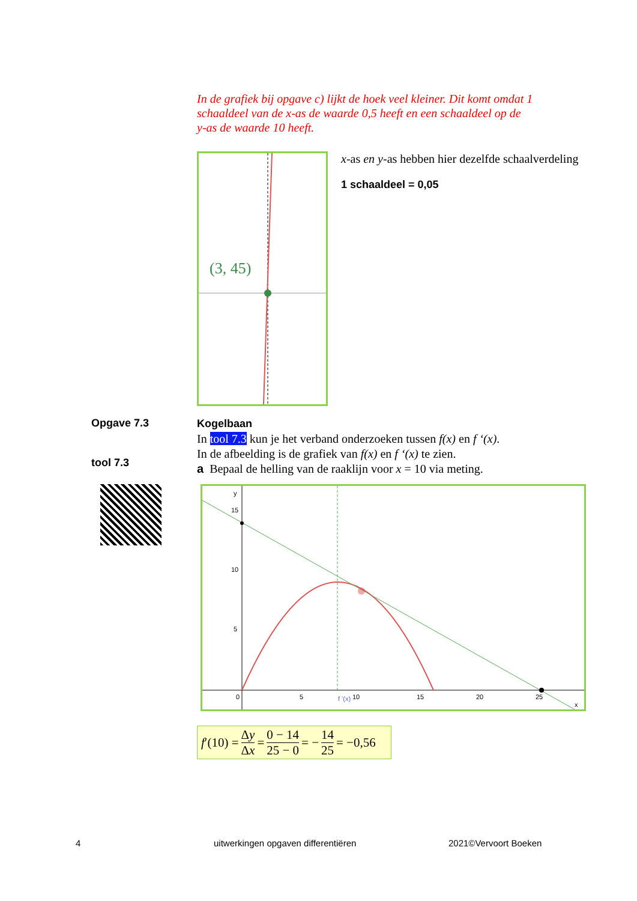In de grafiek bij opgave c) lijkt de hoek veel kleiner. Dit komt omdat 1 schaaldeel van de x-as de waarde 0,5 heeft en een schaaldeel op de y-as de waarde 10 heeft.
(3, 45)
x-as en y-as hebben hier dezelfde schaalverdeling
1 schaaldeel = 0,05
Opgave 7.3
tool 7.3
Kogelbaan
In tool 7.3 kun je het verband onderzoeken tussen f(x) en f ‘(x).
In de afbeelding is de grafiek van f(x) en f ‘(x) te zien.
a Bepaal de helling van de raaklijn voor x = 10 via meting.
y
15
10
5
0
5
10
15
20
25
x
f '(x)
f ′(10) = Δy Δx = 0 − 14 25 − 0 = − 14 25 = −0,56
4
uitwerkingen opgaven differentiëren
2021©Vervoort Boeken